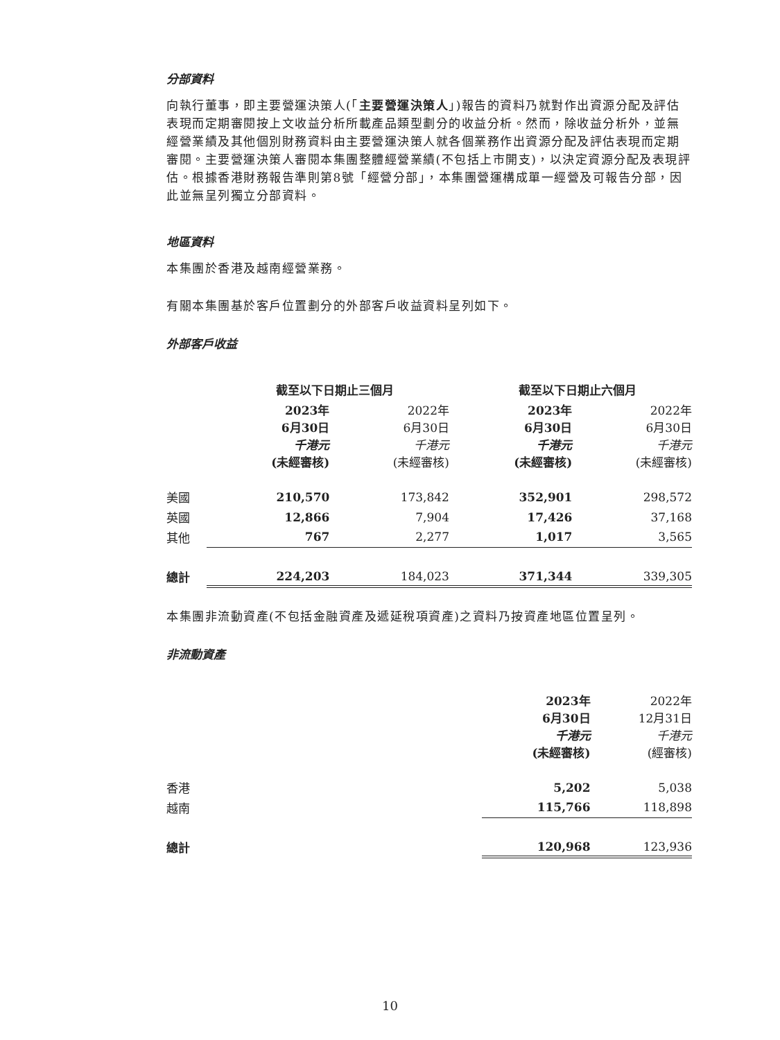分部資料
向執行董事，即主要營運決策人(「主要營運決策人」)報告的資料乃就對作出資源分配及評估表現而定期審閱按上文收益分析所載產品類型劃分的收益分析。然而，除收益分析外，並無經營業績及其他個別財務資料由主要營運決策人就各個業務作出資源分配及評估表現而定期審閱。主要營運決策人審閱本集團整體經營業績(不包括上市開支)，以決定資源分配及表現評估。根據香港財務報告準則第8號「經營分部」，本集團營運構成單一經營及可報告分部，因此並無呈列獨立分部資料。
地區資料
本集團於香港及越南經營業務。
有關本集團基於客戶位置劃分的外部客戶收益資料呈列如下。
外部客戶收益
| | 截至以下日期止三個月 | | 截至以下日期止六個月 | |
| --- | --- | --- | --- | --- |
| | 2023年 6月30日 千港元 (未經審核) | 2022年 6月30日 千港元 (未經審核) | 2023年 6月30日 千港元 (未經審核) | 2022年 6月30日 千港元 (未經審核) |
| 美國 | 210,570 | 173,842 | 352,901 | 298,572 |
| 英國 | 12,866 | 7,904 | 17,426 | 37,168 |
| 其他 | 767 | 2,277 | 1,017 | 3,565 |
| 總計 | 224,203 | 184,023 | 371,344 | 339,305 |
本集團非流動資產(不包括金融資產及遞延稅項資產)之資料乃按資產地區位置呈列。
非流動資產
| | 2023年 6月30日 千港元 (未經審核) | 2022年 12月31日 千港元 (經審核) |
| 香港 | 5,202 | 5,038 |
| 越南 | 115,766 | 118,898 |
| 總計 | 120,968 | 123,936 |
10